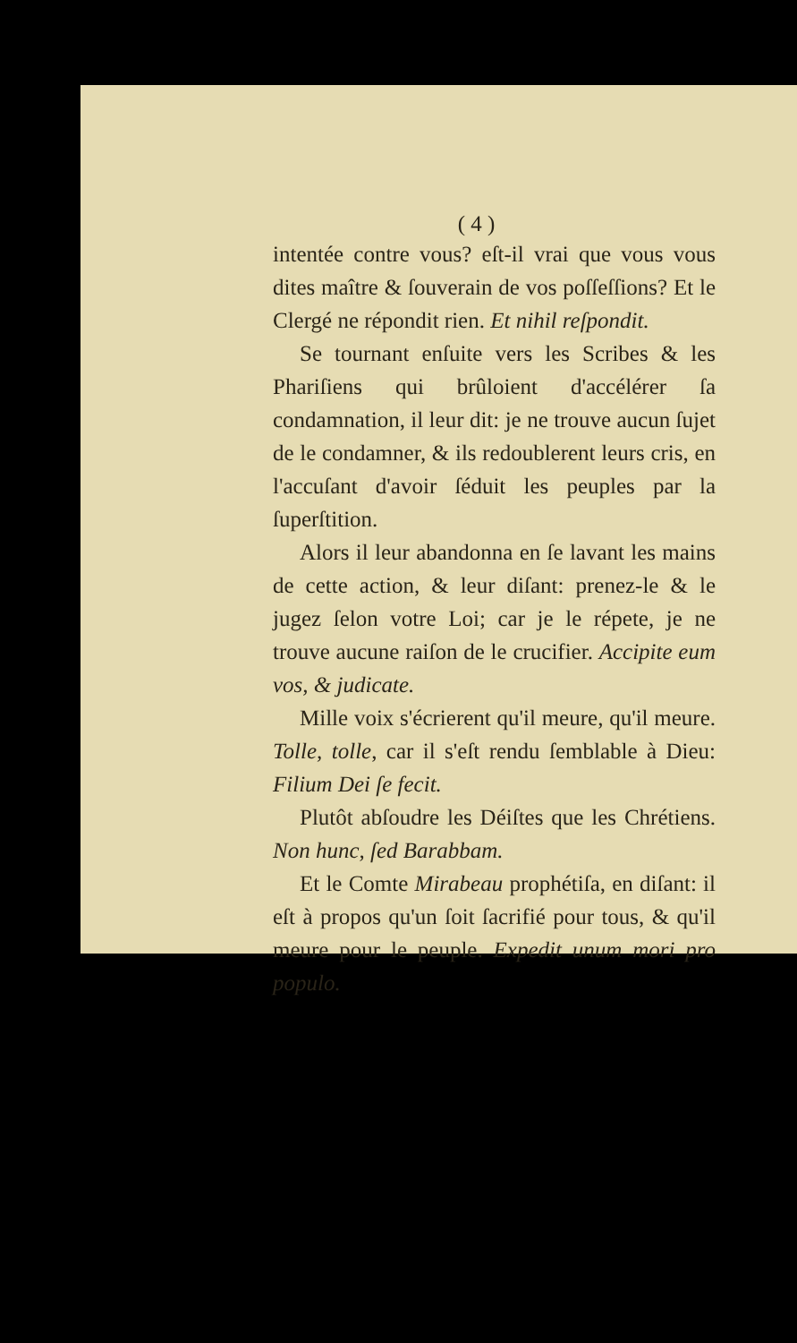( 4 )
intentée contre vous? eſt-il vrai que vous vous dites maître & ſouverain de vos poſſeſſions? Et le Clergé ne répondit rien. Et nihil reſpondit.
Se tournant enſuite vers les Scribes & les Phariſiens qui brûloient d'accélérer ſa condamnation, il leur dit: je ne trouve aucun ſujet de le condamner, & ils redoublerent leurs cris, en l'accuſant d'avoir ſéduit les peuples par la ſuperſtition.
Alors il leur abandonna en ſe lavant les mains de cette action, & leur diſant: prenez-le & le jugez ſelon votre Loi; car je le répete, je ne trouve aucune raiſon de le crucifier. Accipite eum vos, & judicate.
Mille voix s'écrierent qu'il meure, qu'il meure. Tolle, tolle, car il s'eſt rendu ſemblable à Dieu: Filium Dei ſe fecit.
Plutôt abſoudre les Déiſtes que les Chrétiens. Non hunc, ſed Barabbam.
Et le Comte Mirabeau prophétiſa, en diſant: il eſt à propos qu'un ſoit ſacrifié pour tous, & qu'il meure pour le peuple. Expedit unum mori pro populo.